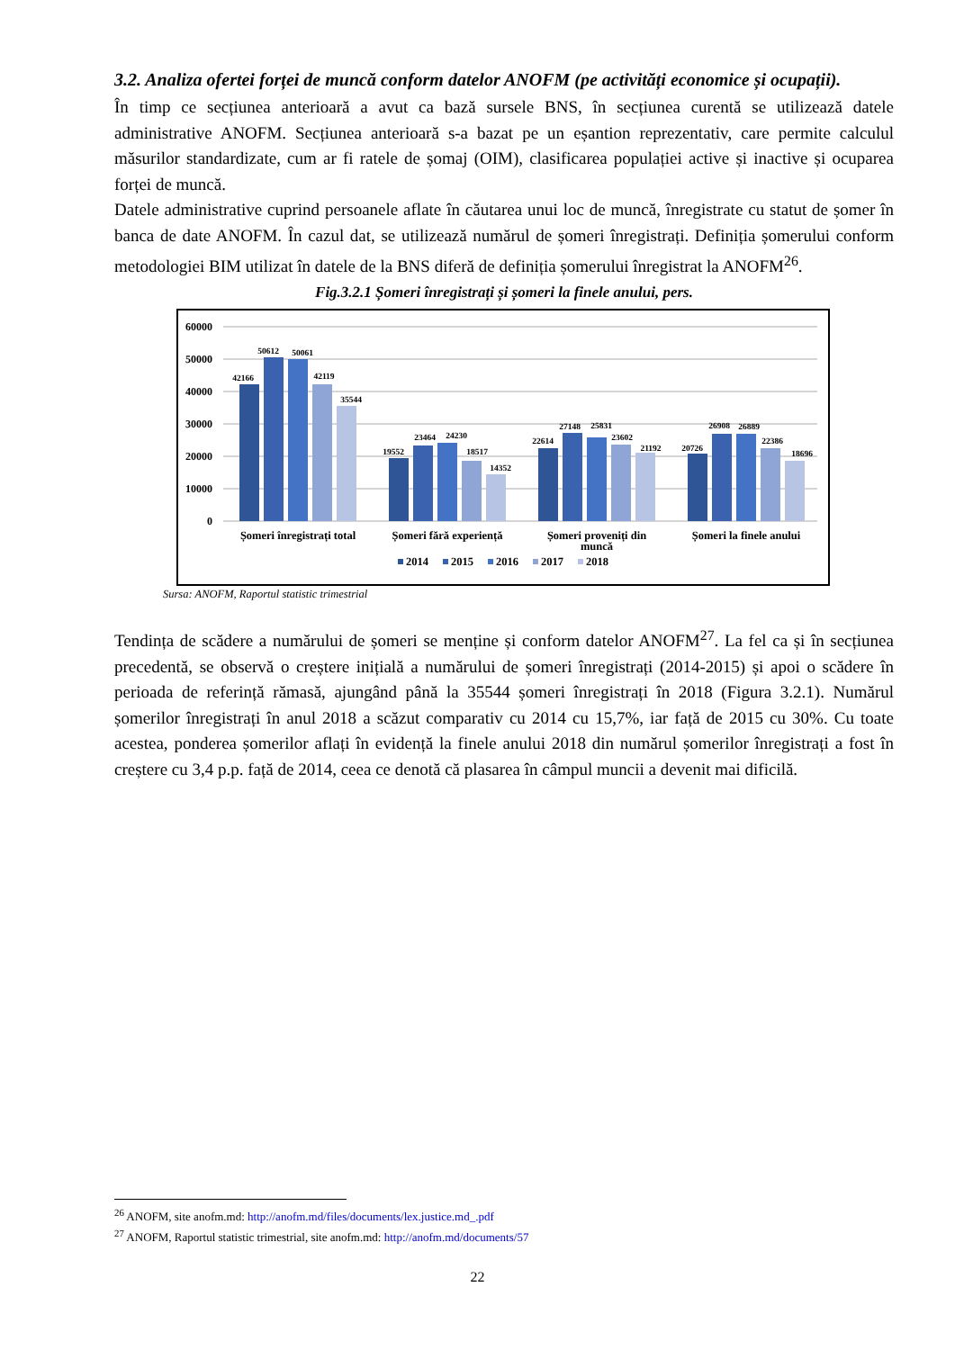3.2. Analiza ofertei forței de muncă conform datelor ANOFM (pe activități economice și ocupații).
În timp ce secțiunea anterioară a avut ca bază sursele BNS, în secțiunea curentă se utilizează datele administrative ANOFM. Secțiunea anterioară s-a bazat pe un eșantion reprezentativ, care permite calculul măsurilor standardizate, cum ar fi ratele de șomaj (OIM), clasificarea populației active și inactive și ocuparea forței de muncă.
Datele administrative cuprind persoanele aflate în căutarea unui loc de muncă, înregistrate cu statut de șomer în banca de date ANOFM. În cazul dat, se utilizează numărul de șomeri înregistrați. Definiția șomerului conform metodologiei BIM utilizat în datele de la BNS diferă de definiția șomerului înregistrat la ANOFM<sup>26</sup>.
Fig.3.2.1 Șomeri înregistrați și șomeri la finele anului, pers.
60000
50000
40000
30000
20000
10000
0
42166
50612
50061
42119
35544
19552
23464
24230
18517
14352
22614
27148
25831
23602
21192
20726
26908
26889
22386
18696
Șomeri înregistrați total
Șomeri fără experiență
Șomeri proveniți din
muncă
Șomeri la finele anului
2014
2015
2016
2017
2018
Sursa: ANOFM, Raportul statistic trimestrial
Tendința de scădere a numărului de șomeri se menține și conform datelor ANOFM<sup>27</sup>. La fel ca și în secțiunea precedentă, se observă o creștere inițială a numărului de șomeri înregistrați (2014-2015) și apoi o scădere în perioada de referință rămasă, ajungând până la 35544 șomeri înregistrați în 2018 (Figura 3.2.1). Numărul șomerilor înregistrați în anul 2018 a scăzut comparativ cu 2014 cu 15,7%, iar față de 2015 cu 30%. Cu toate acestea, ponderea șomerilor aflați în evidență la finele anului 2018 din numărul șomerilor înregistrați a fost în creștere cu 3,4 p.p. față de 2014, ceea ce denotă că plasarea în câmpul muncii a devenit mai dificilă.
<sup>26</sup> ANOFM, site anofm.md: http://anofm.md/files/documents/lex.justice.md_.pdf
<sup>27</sup> ANOFM, Raportul statistic trimestrial, site anofm.md: http://anofm.md/documents/57
22